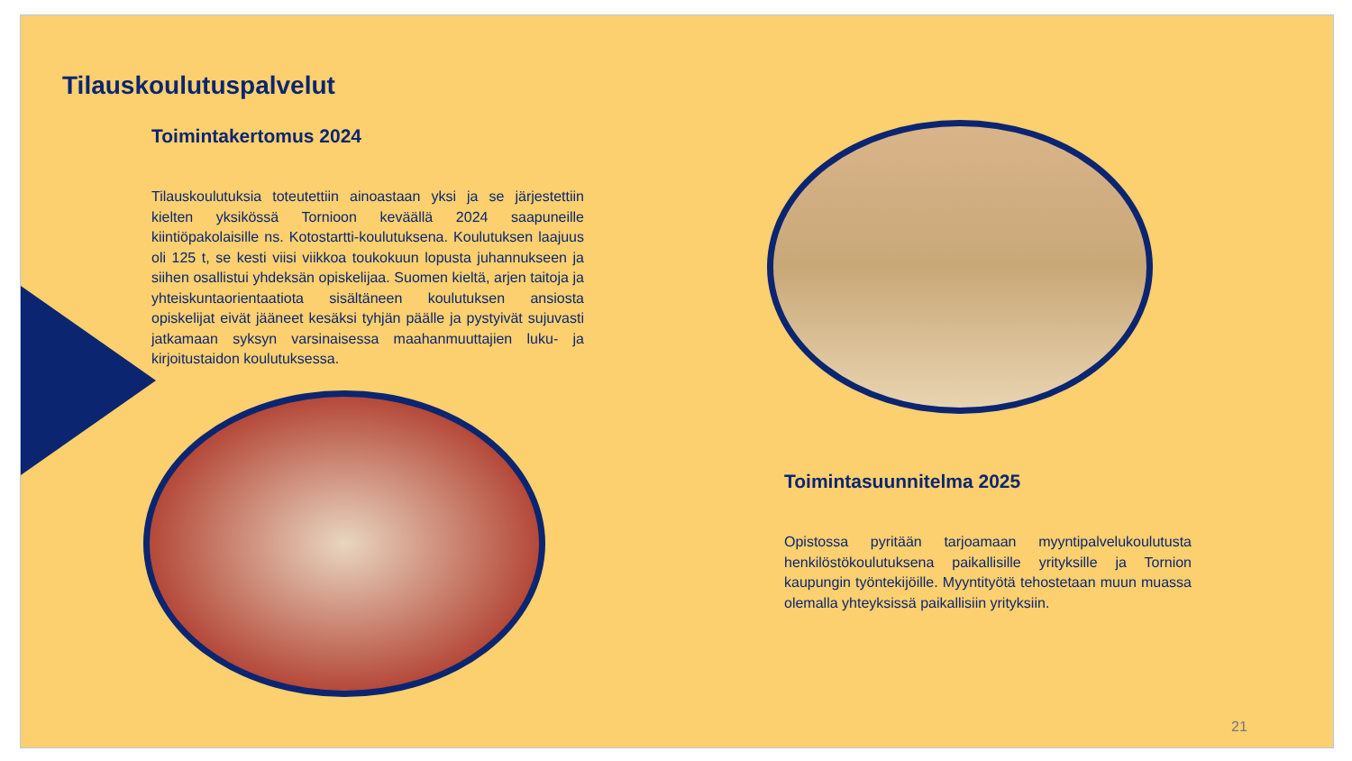Tilauskoulutuspalvelut
Toimintakertomus 2024
Tilauskoulutuksia toteutettiin ainoastaan yksi ja se järjestettiin kielten yksikössä Tornioon keväällä 2024 saapuneille kiintiöpakolaisille ns. Kotostartti-koulutuksena. Koulutuksen laajuus oli 125 t, se kesti viisi viikkoa toukokuun lopusta juhannukseen ja siihen osallistui yhdeksän opiskelijaa. Suomen kieltä, arjen taitoja ja yhteiskuntaorientaatiota sisältäneen koulutuksen ansiosta opiskelijat eivät jääneet kesäksi tyhjän päälle ja pystyivät sujuvasti jatkamaan syksyn varsinaisessa maahanmuuttajien luku- ja kirjoitustaidon koulutuksessa.
Toimintasuunnitelma 2025
Opistossa pyritään tarjoamaan myyntipalvelukoulutusta henkilöstökoulutuksena paikallisille yrityksille ja Tornion kaupungin työntekijöille. Myyntityötä tehostetaan muun muassa olemalla yhteyksissä paikallisiin yrityksiin.
21